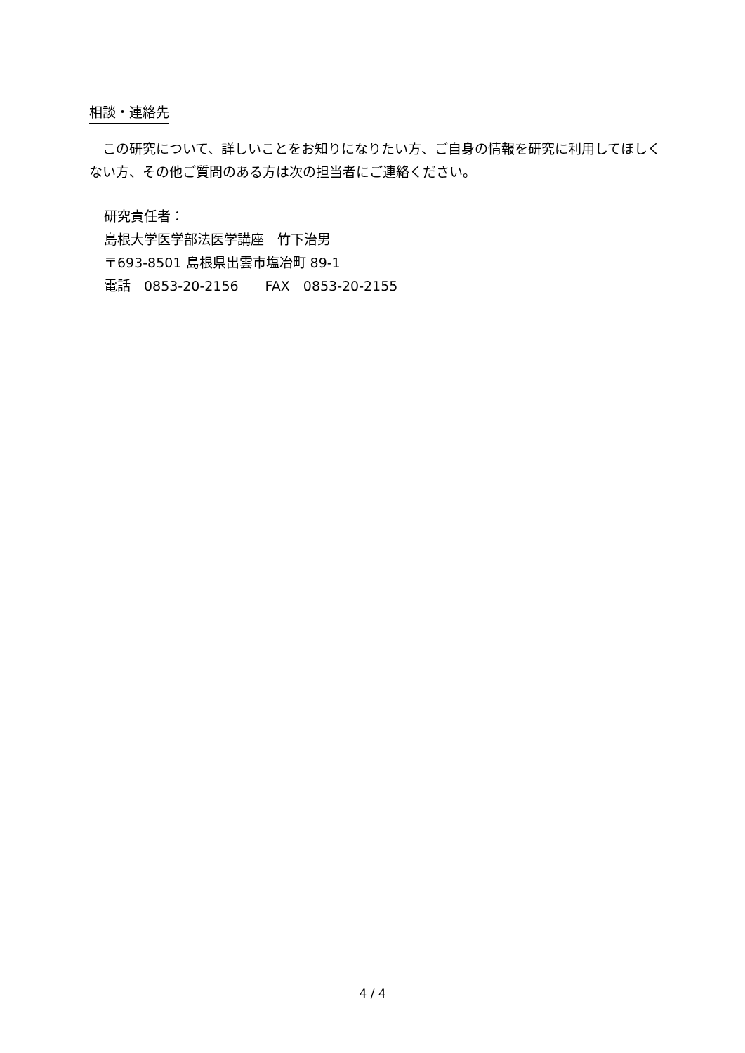相談・連絡先
　この研究について、詳しいことをお知りになりたい方、ご自身の情報を研究に利用してほしくない方、その他ご質問のある方は次の担当者にご連絡ください。
研究責任者：
島根大学医学部法医学講座　竹下治男
〒693-8501 島根県出雲市塩冶町 89-1
電話　0853-20-2156　　FAX　0853-20-2155
4 / 4